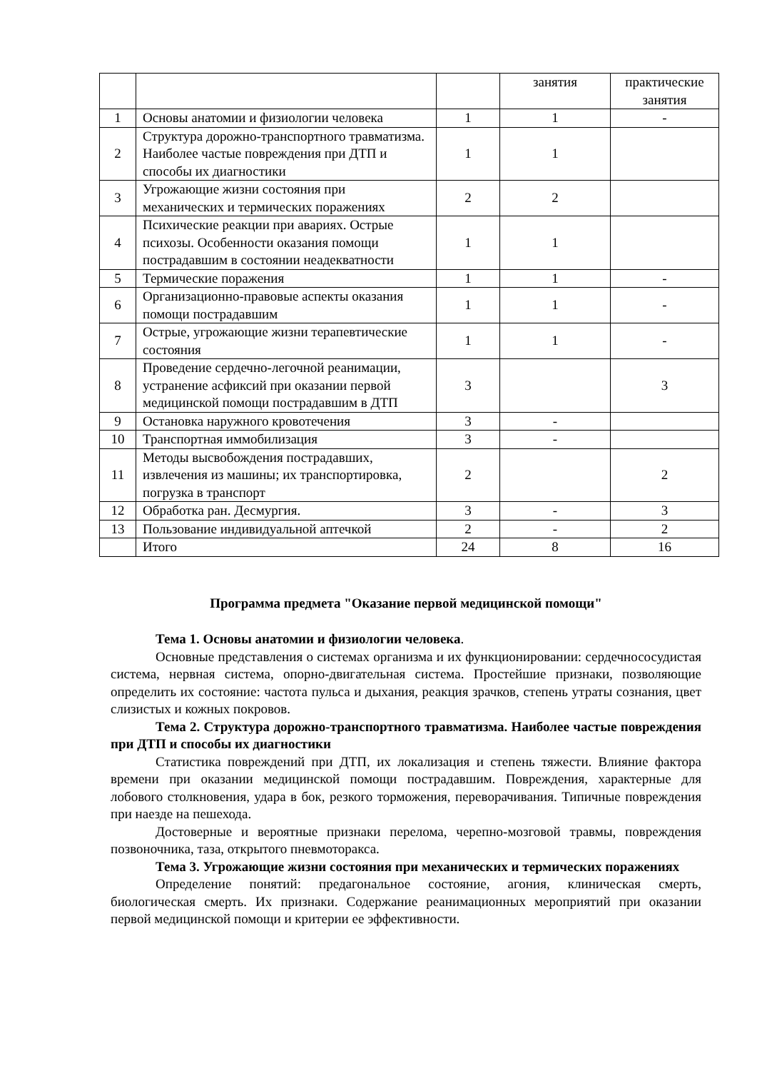| | | | занятия | практические занятия |
| 1 | Основы анатомии и физиологии человека | 1 | 1 | - |
| 2 | Структура дорожно-транспортного травматизма. Наиболее частые повреждения при ДТП и способы их диагностики | 1 | 1 | |
| 3 | Угрожающие жизни состояния при механических и термических поражениях | 2 | 2 | |
| 4 | Психические реакции при авариях. Острые психозы. Особенности оказания помощи пострадавшим в состоянии неадекватности | 1 | 1 | |
| 5 | Термические поражения | 1 | 1 | - |
| 6 | Организационно-правовые аспекты оказания помощи пострадавшим | 1 | 1 | - |
| 7 | Острые, угрожающие жизни терапевтические состояния | 1 | 1 | - |
| 8 | Проведение сердечно-легочной реанимации, устранение асфиксий при оказании первой медицинской помощи пострадавшим в ДТП | 3 | | 3 |
| 9 | Остановка наружного кровотечения | 3 | - | |
| 10 | Транспортная иммобилизация | 3 | - | |
| 11 | Методы высвобождения пострадавших, извлечения из машины; их транспортировка, погрузка в транспорт | 2 | | 2 |
| 12 | Обработка ран. Десмургия. | 3 | - | 3 |
| 13 | Пользование индивидуальной аптечкой | 2 | - | 2 |
| | Итого | 24 | 8 | 16 |
Программа предмета "Оказание первой медицинской помощи"
Тема 1. Основы анатомии и физиологии человека.
Основные представления о системах организма и их функционировании: сердечнососудистая система, нервная система, опорно-двигательная система. Простейшие признаки, позволяющие определить их состояние: частота пульса и дыхания, реакция зрачков, степень утраты сознания, цвет слизистых и кожных покровов.
Тема 2. Структура дорожно-транспортного травматизма. Наиболее частые повреждения при ДТП и способы их диагностики
Статистика повреждений при ДТП, их локализация и степень тяжести. Влияние фактора времени при оказании медицинской помощи пострадавшим. Повреждения, характерные для лобового столкновения, удара в бок, резкого торможения, переворачивания. Типичные повреждения при наезде на пешехода.
Достоверные и вероятные признаки перелома, черепно-мозговой травмы, повреждения позвоночника, таза, открытого пневмоторакса.
Тема 3. Угрожающие жизни состояния при механических и термических поражениях
Определение понятий: предагональное состояние, агония, клиническая смерть, биологическая смерть. Их признаки. Содержание реанимационных мероприятий при оказании первой медицинской помощи и критерии ее эффективности.